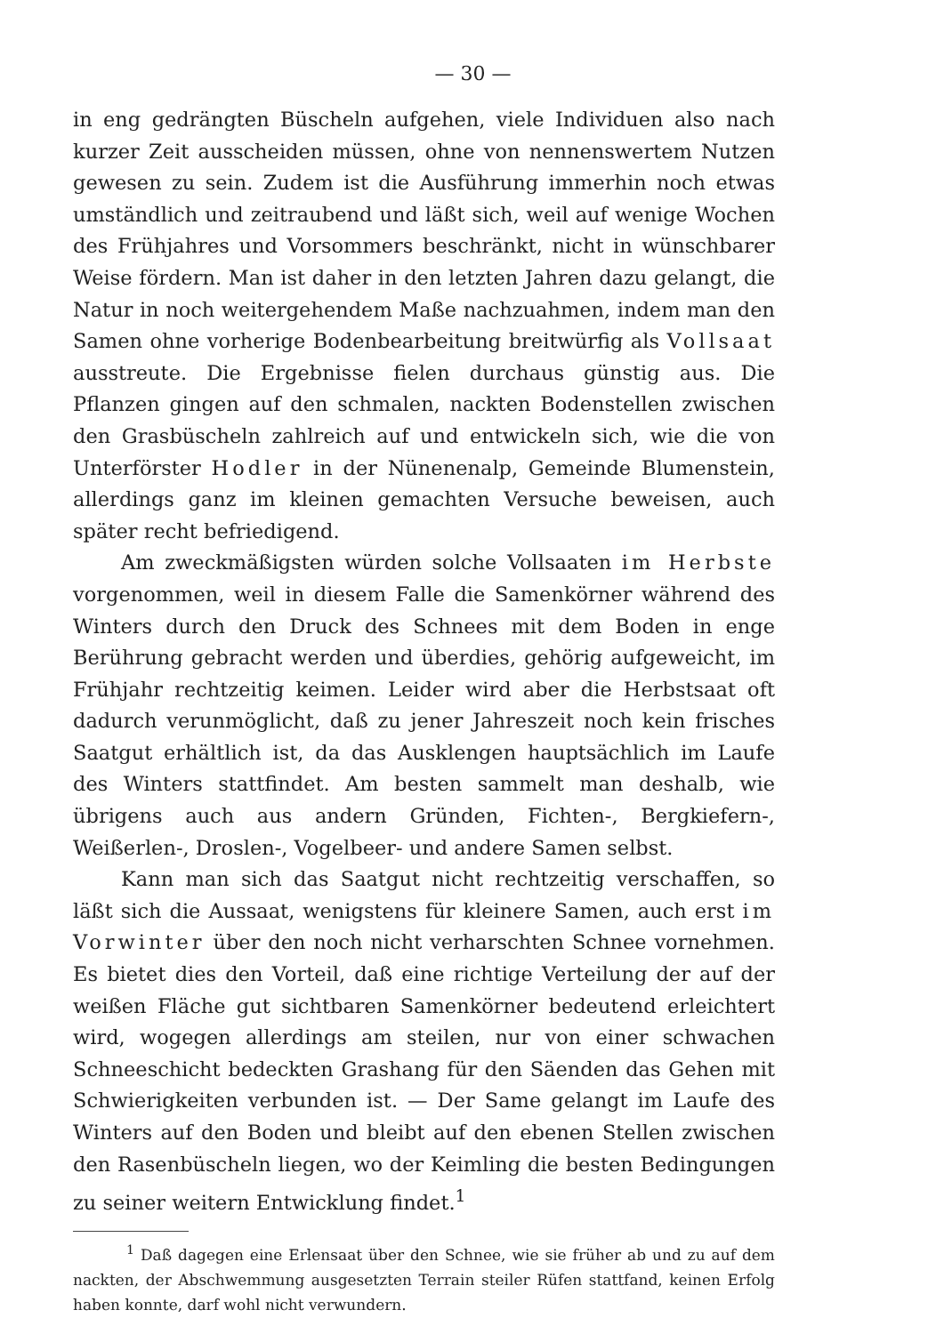— 30 —
in eng gedrängten Büscheln aufgehen, viele Individuen also nach kurzer Zeit ausscheiden müssen, ohne von nennenswertem Nutzen gewesen zu sein. Zudem ist die Ausführung immerhin noch etwas umständlich und zeitraubend und läßt sich, weil auf wenige Wochen des Frühjahres und Vorsommers beschränkt, nicht in wünschbarer Weise fördern. Man ist daher in den letzten Jahren dazu gelangt, die Natur in noch weitergehendem Maße nachzuahmen, indem man den Samen ohne vorherige Bodenbearbeitung breitwürfig als Vollsaat ausstreute. Die Ergebnisse fielen durchaus günstig aus. Die Pflanzen gingen auf den schmalen, nackten Bodenstellen zwischen den Grasbüscheln zahlreich auf und entwickeln sich, wie die von Unterförster Hodler in der Nünenenalp, Gemeinde Blumenstein, allerdings ganz im kleinen gemachten Versuche beweisen, auch später recht befriedigend.
Am zweckmäßigsten würden solche Vollsaaten im Herbste vorgenommen, weil in diesem Falle die Samenkörner während des Winters durch den Druck des Schnees mit dem Boden in enge Berührung gebracht werden und überdies, gehörig aufgeweicht, im Frühjahr rechtzeitig keimen. Leider wird aber die Herbstsaat oft dadurch verunmöglicht, daß zu jener Jahreszeit noch kein frisches Saatgut erhältlich ist, da das Ausklengen hauptsächlich im Laufe des Winters stattfindet. Am besten sammelt man deshalb, wie übrigens auch aus andern Gründen, Fichten-, Bergkiefern-, Weißerlen-, Droslen-, Vogelbeer- und andere Samen selbst.
Kann man sich das Saatgut nicht rechtzeitig verschaffen, so läßt sich die Aussaat, wenigstens für kleinere Samen, auch erst im Vorwinter über den noch nicht verharschten Schnee vornehmen. Es bietet dies den Vorteil, daß eine richtige Verteilung der auf der weißen Fläche gut sichtbaren Samenkörner bedeutend erleichtert wird, wogegen allerdings am steilen, nur von einer schwachen Schneeschicht bedeckten Grashang für den Säenden das Gehen mit Schwierigkeiten verbunden ist. — Der Same gelangt im Laufe des Winters auf den Boden und bleibt auf den ebenen Stellen zwischen den Rasenbüscheln liegen, wo der Keimling die besten Bedingungen zu seiner weitern Entwicklung findet.<sup>1</sup>
<sup>1</sup> Daß dagegen eine Erlensaat über den Schnee, wie sie früher ab und zu auf dem nackten, der Abschwemmung ausgesetzten Terrain steiler Rüfen stattfand, keinen Erfolg haben konnte, darf wohl nicht verwundern.